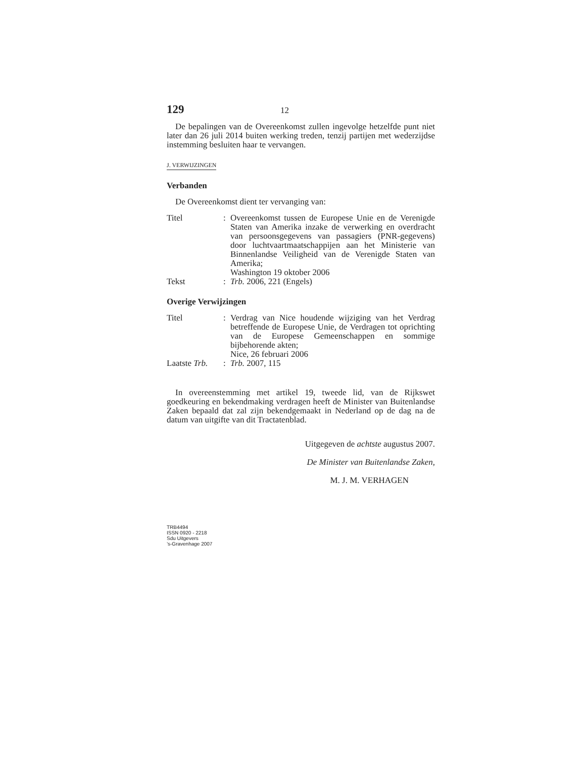129 12
De bepalingen van de Overeenkomst zullen ingevolge hetzelfde punt niet later dan 26 juli 2014 buiten werking treden, tenzij partijen met wederzijdse instemming besluiten haar te vervangen.
J. VERWIJZINGEN
Verbanden
De Overeenkomst dient ter vervanging van:
Titel: Overeenkomst tussen de Europese Unie en de Verenigde Staten van Amerika inzake de verwerking en overdracht van persoonsgegevens van passagiers (PNR-gegevens) door luchtvaartmaatschappijen aan het Ministerie van Binnenlandse Veiligheid van de Verenigde Staten van Amerika;
Washington 19 oktober 2006
Tekst: Trb. 2006, 221 (Engels)
Overige Verwijzingen
Titel: Verdrag van Nice houdende wijziging van het Verdrag betreffende de Europese Unie, de Verdragen tot oprichting van de Europese Gemeenschappen en sommige bijbehorende akten;
Nice, 26 februari 2006
Laatste Trb.: Trb. 2007, 115
In overeenstemming met artikel 19, tweede lid, van de Rijkswet goedkeuring en bekendmaking verdragen heeft de Minister van Buitenlandse Zaken bepaald dat zal zijn bekendgemaakt in Nederland op de dag na de datum van uitgifte van dit Tractatenblad.
Uitgegeven de achtste augustus 2007.
De Minister van Buitenlandse Zaken,
M. J. M. VERHAGEN
TRB4494
ISSN 0920 - 2218
Sdu Uitgevers
’s-Gravenhage 2007